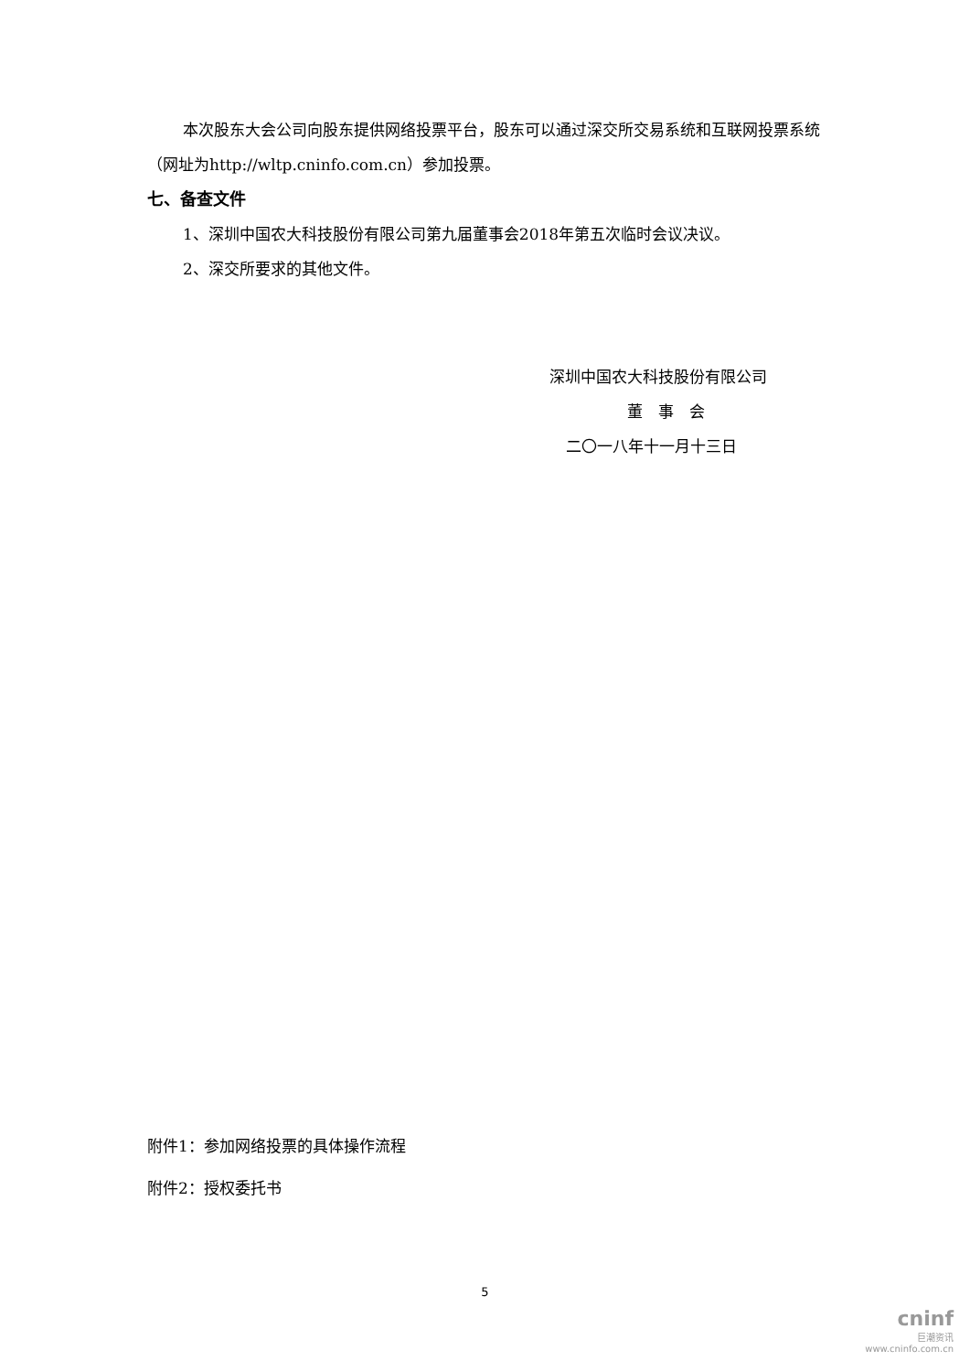本次股东大会公司向股东提供网络投票平台，股东可以通过深交所交易系统和互联网投票系统（网址为http://wltp.cninfo.com.cn）参加投票。
七、备查文件
1、深圳中国农大科技股份有限公司第九届董事会2018年第五次临时会议决议。
2、深交所要求的其他文件。
深圳中国农大科技股份有限公司
董　事　会
二〇一八年十一月十三日
附件1：参加网络投票的具体操作流程
附件2：授权委托书
5
cninf
巨潮资讯
www.cninfo.com.cn